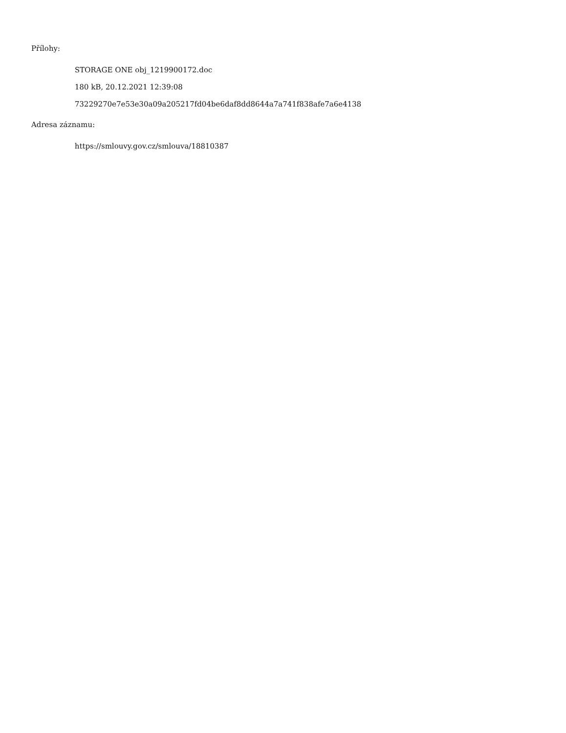Přílohy:
STORAGE ONE obj_1219900172.doc
180 kB, 20.12.2021 12:39:08
73229270e7e53e30a09a205217fd04be6daf8dd8644a7a741f838afe7a6e4138
Adresa záznamu:
https://smlouvy.gov.cz/smlouva/18810387